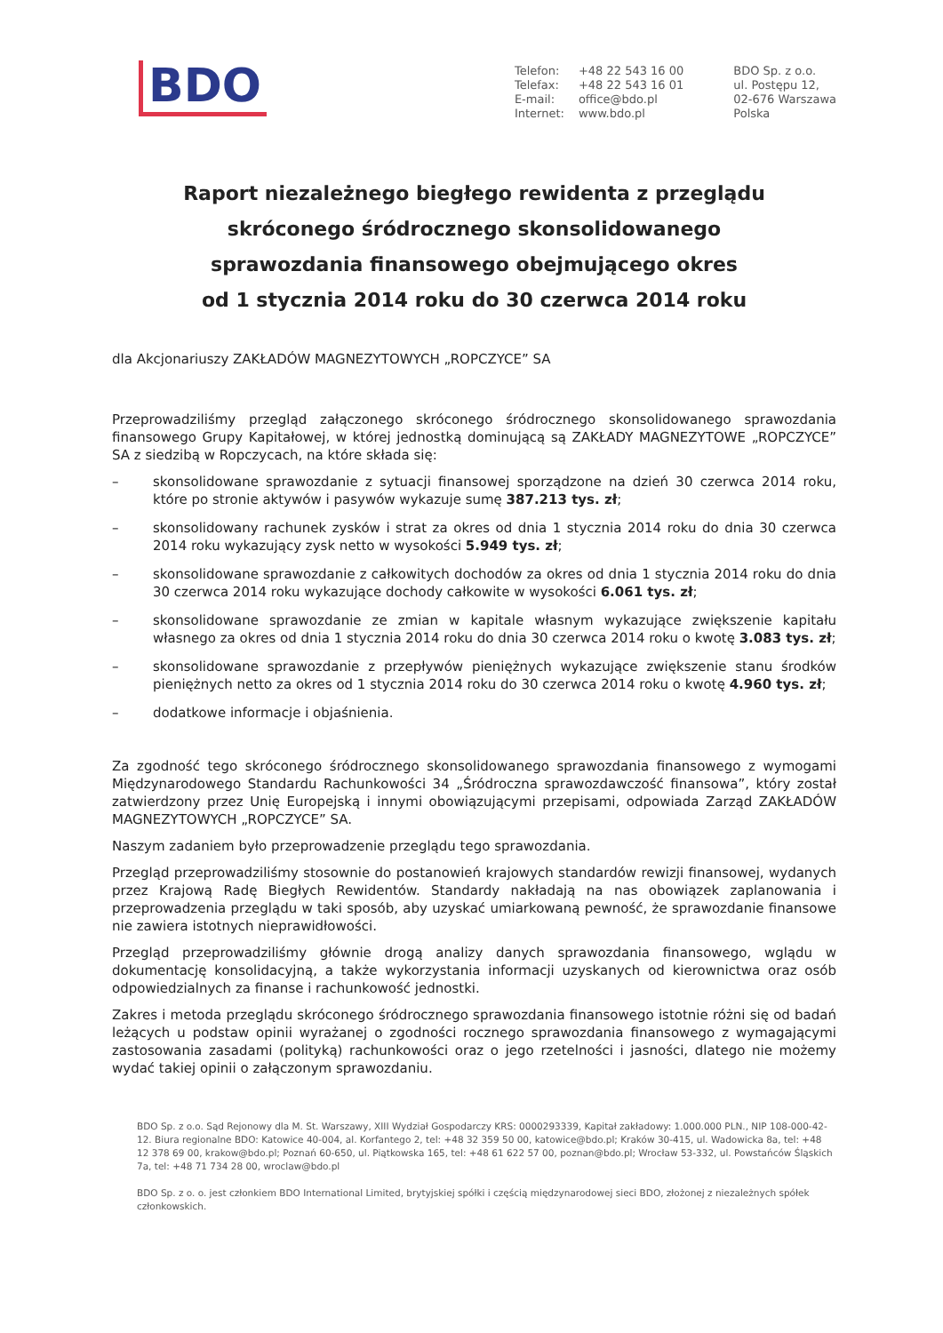BDO
| Telefon: | +48 22 543 16 00 |
| Telefax: | +48 22 543 16 01 |
| E-mail: | office@bdo.pl |
| Internet: | www.bdo.pl |
BDO Sp. z o.o.
ul. Postępu 12,
02-676 Warszawa
Polska
Raport niezależnego biegłego rewidenta z przeglądu
skróconego śródrocznego skonsolidowanego
sprawozdania finansowego obejmującego okres
od 1 stycznia 2014 roku do 30 czerwca 2014 roku
dla Akcjonariuszy ZAKŁADÓW MAGNEZYTOWYCH „ROPCZYCE” SA
Przeprowadziliśmy przegląd załączonego skróconego śródrocznego skonsolidowanego sprawozdania finansowego Grupy Kapitałowej, w której jednostką dominującą są ZAKŁADY MAGNEZYTOWE „ROPCZYCE” SA z siedzibą w Ropczycach, na które składa się:
– skonsolidowane sprawozdanie z sytuacji finansowej sporządzone na dzień 30 czerwca 2014 roku, które po stronie aktywów i pasywów wykazuje sumę 387.213 tys. zł;
– skonsolidowany rachunek zysków i strat za okres od dnia 1 stycznia 2014 roku do dnia 30 czerwca 2014 roku wykazujący zysk netto w wysokości 5.949 tys. zł;
– skonsolidowane sprawozdanie z całkowitych dochodów za okres od dnia 1 stycznia 2014 roku do dnia 30 czerwca 2014 roku wykazujące dochody całkowite w wysokości 6.061 tys. zł;
– skonsolidowane sprawozdanie ze zmian w kapitale własnym wykazujące zwiększenie kapitału własnego za okres od dnia 1 stycznia 2014 roku do dnia 30 czerwca 2014 roku o kwotę 3.083 tys. zł;
– skonsolidowane sprawozdanie z przepływów pieniężnych wykazujące zwiększenie stanu środków pieniężnych netto za okres od 1 stycznia 2014 roku do 30 czerwca 2014 roku o kwotę 4.960 tys. zł;
– dodatkowe informacje i objaśnienia.
Za zgodność tego skróconego śródrocznego skonsolidowanego sprawozdania finansowego z wymogami Międzynarodowego Standardu Rachunkowości 34 „Śródroczna sprawozdawczość finansowa”, który został zatwierdzony przez Unię Europejską i innymi obowiązującymi przepisami, odpowiada Zarząd ZAKŁADÓW MAGNEZYTOWYCH „ROPCZYCE” SA.
Naszym zadaniem było przeprowadzenie przeglądu tego sprawozdania.
Przegląd przeprowadziliśmy stosownie do postanowień krajowych standardów rewizji finansowej, wydanych przez Krajową Radę Biegłych Rewidentów. Standardy nakładają na nas obowiązek zaplanowania i przeprowadzenia przeglądu w taki sposób, aby uzyskać umiarkowaną pewność, że sprawozdanie finansowe nie zawiera istotnych nieprawidłowości.
Przegląd przeprowadziliśmy głównie drogą analizy danych sprawozdania finansowego, wglądu w dokumentację konsolidacyjną, a także wykorzystania informacji uzyskanych od kierownictwa oraz osób odpowiedzialnych za finanse i rachunkowość jednostki.
Zakres i metoda przeglądu skróconego śródrocznego sprawozdania finansowego istotnie różni się od badań leżących u podstaw opinii wyrażanej o zgodności rocznego sprawozdania finansowego z wymagającymi zastosowania zasadami (polityką) rachunkowości oraz o jego rzetelności i jasności, dlatego nie możemy wydać takiej opinii o załączonym sprawozdaniu.
BDO Sp. z o.o. Sąd Rejonowy dla M. St. Warszawy, XIII Wydział Gospodarczy KRS: 0000293339, Kapitał zakładowy: 1.000.000 PLN., NIP 108-000-42-12. Biura regionalne BDO: Katowice 40-004, al. Korfantego 2, tel: +48 32 359 50 00, katowice@bdo.pl; Kraków 30-415, ul. Wadowicka 8a, tel: +48 12 378 69 00, krakow@bdo.pl; Poznań 60-650, ul. Piątkowska 165, tel: +48 61 622 57 00, poznan@bdo.pl; Wrocław 53-332, ul. Powstańców Śląskich 7a, tel: +48 71 734 28 00, wroclaw@bdo.pl
BDO Sp. z o. o. jest członkiem BDO International Limited, brytyjskiej spółki i częścią międzynarodowej sieci BDO, złożonej z niezależnych spółek członkowskich.